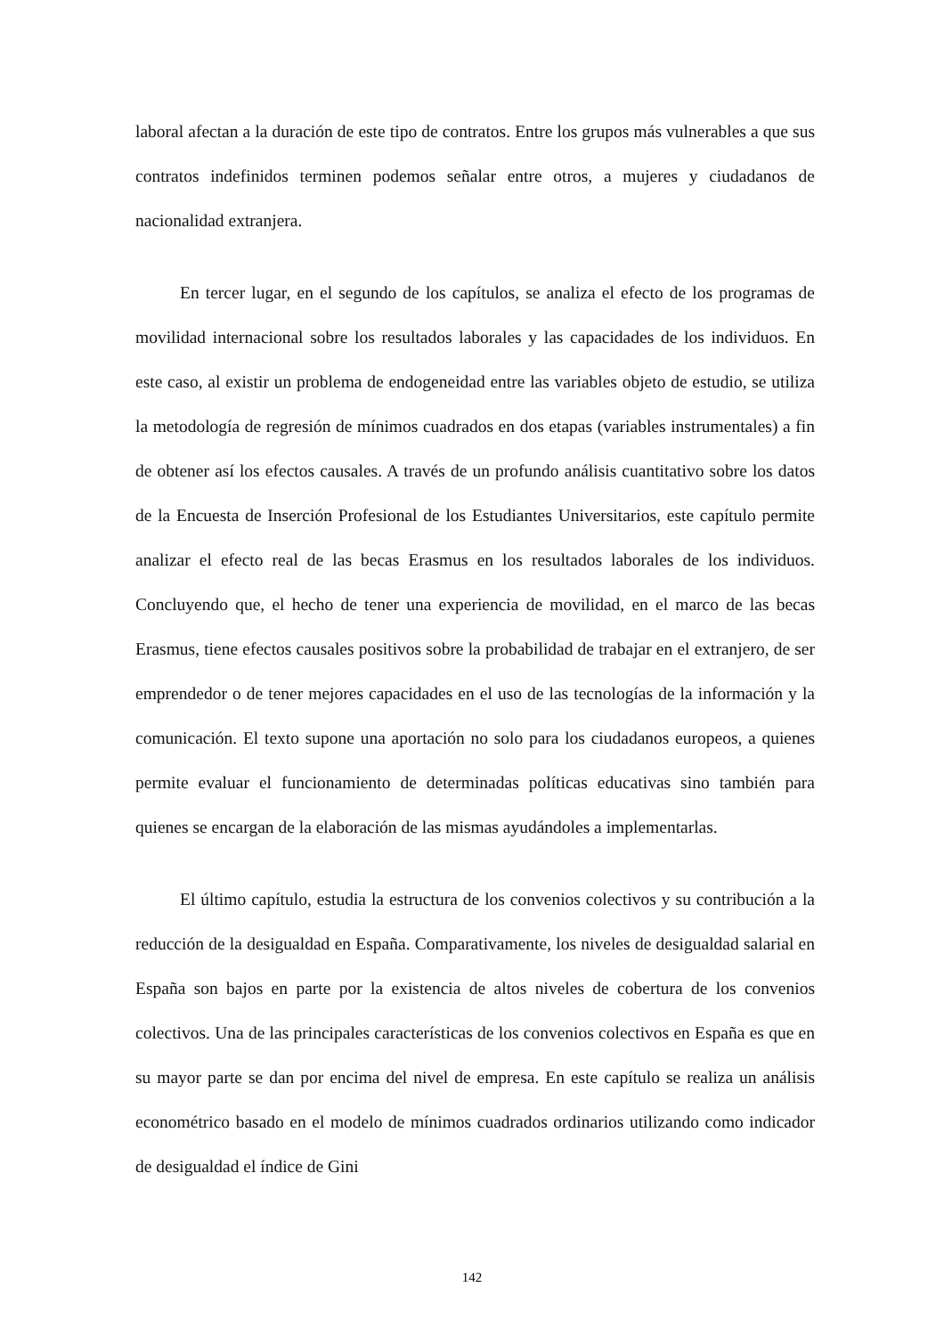laboral afectan a la duración de este tipo de contratos. Entre los grupos más vulnerables a que sus contratos indefinidos terminen podemos señalar entre otros, a mujeres y ciudadanos de nacionalidad extranjera.
En tercer lugar, en el segundo de los capítulos, se analiza el efecto de los programas de movilidad internacional sobre los resultados laborales y las capacidades de los individuos. En este caso, al existir un problema de endogeneidad entre las variables objeto de estudio, se utiliza la metodología de regresión de mínimos cuadrados en dos etapas (variables instrumentales) a fin de obtener así los efectos causales. A través de un profundo análisis cuantitativo sobre los datos de la Encuesta de Inserción Profesional de los Estudiantes Universitarios, este capítulo permite analizar el efecto real de las becas Erasmus en los resultados laborales de los individuos. Concluyendo que, el hecho de tener una experiencia de movilidad, en el marco de las becas Erasmus, tiene efectos causales positivos sobre la probabilidad de trabajar en el extranjero, de ser emprendedor o de tener mejores capacidades en el uso de las tecnologías de la información y la comunicación. El texto supone una aportación no solo para los ciudadanos europeos, a quienes permite evaluar el funcionamiento de determinadas políticas educativas sino también para quienes se encargan de la elaboración de las mismas ayudándoles a implementarlas.
El último capítulo, estudia la estructura de los convenios colectivos y su contribución a la reducción de la desigualdad en España. Comparativamente, los niveles de desigualdad salarial en España son bajos en parte por la existencia de altos niveles de cobertura de los convenios colectivos. Una de las principales características de los convenios colectivos en España es que en su mayor parte se dan por encima del nivel de empresa. En este capítulo se realiza un análisis econométrico basado en el modelo de mínimos cuadrados ordinarios utilizando como indicador de desigualdad el índice de Gini
142